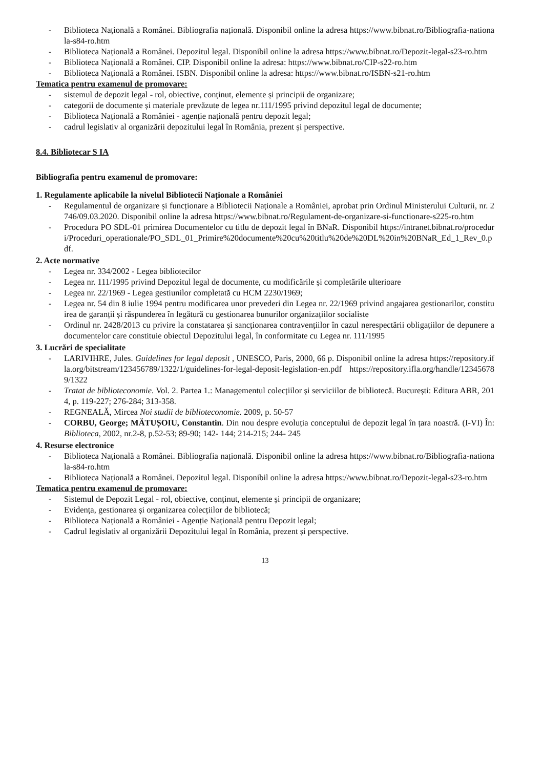- Biblioteca Națională a Românei. Bibliografia națională. Disponibil online la adresa https://www.bibnat.ro/Bibliografia-nationala-s84-ro.htm
- Biblioteca Națională a Românei. Depozitul legal. Disponibil online la adresa https://www.bibnat.ro/Depozit-legal-s23-ro.htm
- Biblioteca Națională a Românei. CIP. Disponibil online la adresa: https://www.bibnat.ro/CIP-s22-ro.htm
- Biblioteca Națională a Românei. ISBN. Disponibil online la adresa: https://www.bibnat.ro/ISBN-s21-ro.htm
Tematica pentru examenul de promovare:
- sistemul de depozit legal - rol, obiective, conținut, elemente și principii de organizare;
- categorii de documente și materiale prevăzute de legea nr.111/1995 privind depozitul legal de documente;
- Biblioteca Națională a României - agenție națională pentru depozit legal;
- cadrul legislativ al organizării depozitului legal în România, prezent și perspective.
8.4. Bibliotecar S IA
Bibliografia pentru examenul de promovare:
1. Regulamente aplicabile la nivelul Bibliotecii Naționale a României
- Regulamentul de organizare și funcționare a Bibliotecii Naționale a României, aprobat prin Ordinul Ministerului Culturii, nr. 2746/09.03.2020. Disponibil online la adresa https://www.bibnat.ro/Regulament-de-organizare-si-functionare-s225-ro.htm
- Procedura PO SDL-01 primirea Documentelor cu titlu de depozit legal în BNaR. Disponibil https://intranet.bibnat.ro/proceduri/Proceduri_operationale/PO_SDL_01_Primire%20documente%20cu%20titlu%20de%20DL%20in%20BNaR_Ed_1_Rev_0.pdf.
2. Acte normative
- Legea nr. 334/2002 - Legea bibliotecilor
- Legea nr. 111/1995 privind Depozitul legal de documente, cu modificările și completările ulterioare
- Legea nr. 22/1969 - Legea gestiunilor completată cu HCM 2230/1969;
- Legea nr. 54 din 8 iulie 1994 pentru modificarea unor prevederi din Legea nr. 22/1969 privind angajarea gestionarilor, constituirea de garanții și răspunderea în legătură cu gestionarea bunurilor organizațiilor socialiste
- Ordinul nr. 2428/2013 cu privire la constatarea și sancționarea contravențiilor în cazul nerespectării obligațiilor de depunere a documentelor care constituie obiectul Depozitului legal, în conformitate cu Legea nr. 111/1995
3. Lucrări de specialitate
- LARIVIHRE, Jules. Guidelines for legal deposit , UNESCO, Paris, 2000, 66 p. Disponibil online la adresa https://repository.ifla.org/bitstream/123456789/1322/1/guidelines-for-legal-deposit-legislation-en.pdf https://repository.ifla.org/handle/123456789/1322
- Tratat de biblioteconomie. Vol. 2. Partea 1.: Managementul colecțiilor și serviciilor de bibliotecă. București: Editura ABR, 2014, p. 119-227; 276-284; 313-358.
- REGNEALĂ, Mircea Noi studii de biblioteconomie. 2009, p. 50-57
- CORBU, George; MĂTUȘOIU, Constantin. Din nou despre evoluția conceptului de depozit legal în țara noastră. (I-VI) În: Biblioteca, 2002, nr.2-8, p.52-53; 89-90; 142- 144; 214-215; 244- 245
4. Resurse electronice
- Biblioteca Națională a Românei. Bibliografia națională. Disponibil online la adresa https://www.bibnat.ro/Bibliografia-nationala-s84-ro.htm
- Biblioteca Națională a Românei. Depozitul legal. Disponibil online la adresa https://www.bibnat.ro/Depozit-legal-s23-ro.htm
Tematica pentru examenul de promovare:
- Sistemul de Depozit Legal - rol, obiective, conținut, elemente și principii de organizare;
- Evidența, gestionarea și organizarea colecțiilor de bibliotecă;
- Biblioteca Națională a României - Agenție Națională pentru Depozit legal;
- Cadrul legislativ al organizării Depozitului legal în România, prezent și perspective.
13